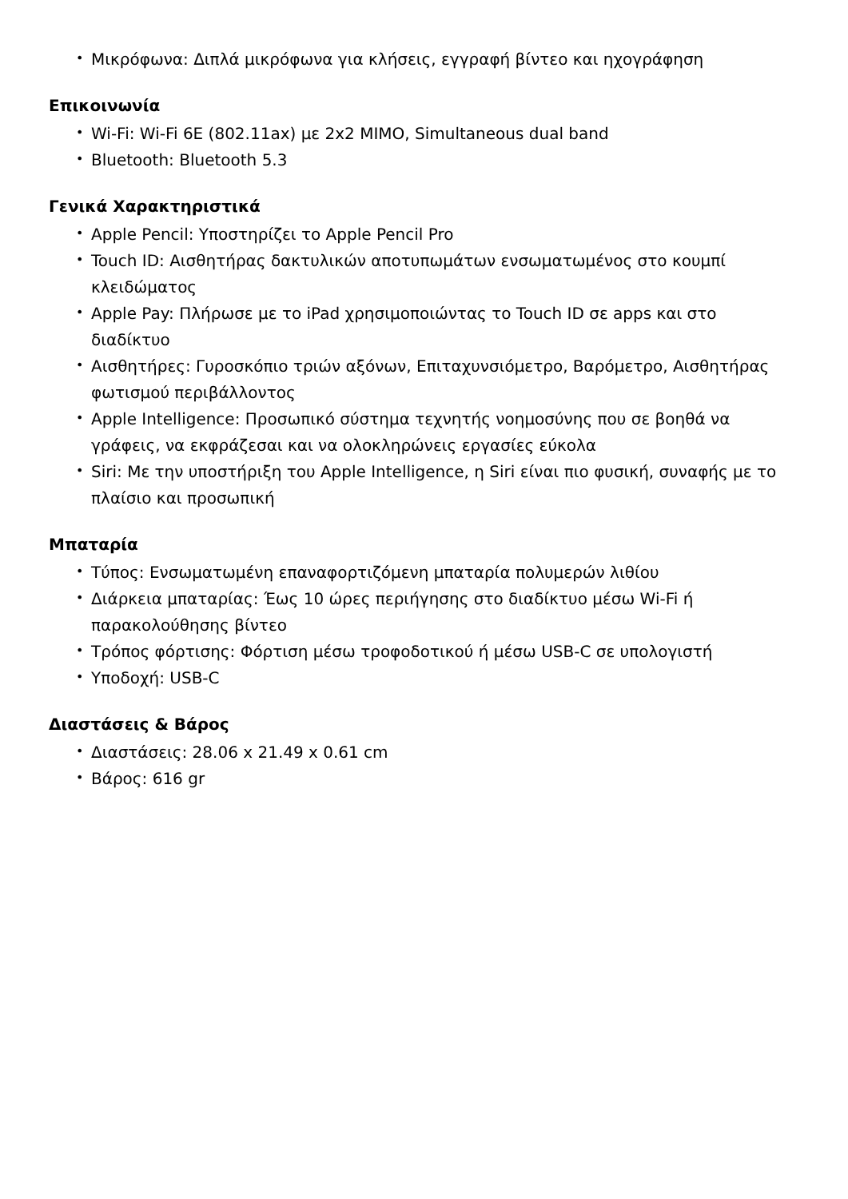• Μικρόφωνα: Διπλά μικρόφωνα για κλήσεις, εγγραφή βίντεο και ηχογράφηση
Επικοινωνία
• Wi-Fi: Wi-Fi 6E (802.11ax) με 2x2 MIMO, Simultaneous dual band
• Bluetooth: Bluetooth 5.3
Γενικά Χαρακτηριστικά
• Apple Pencil: Υποστηρίζει το Apple Pencil Pro
• Touch ID: Αισθητήρας δακτυλικών αποτυπωμάτων ενσωματωμένος στο κουμπί κλειδώματος
• Apple Pay: Πλήρωσε με το iPad χρησιμοποιώντας το Touch ID σε apps και στο διαδίκτυο
• Αισθητήρες: Γυροσκόπιο τριών αξόνων, Επιταχυνσιόμετρο, Βαρόμετρο, Αισθητήρας φωτισμού περιβάλλοντος
• Apple Intelligence: Προσωπικό σύστημα τεχνητής νοημοσύνης που σε βοηθά να γράφεις, να εκφράζεσαι και να ολοκληρώνεις εργασίες εύκολα
• Siri: Με την υποστήριξη του Apple Intelligence, η Siri είναι πιο φυσική, συναφής με το πλαίσιο και προσωπική
Μπαταρία
• Τύπος: Ενσωματωμένη επαναφορτιζόμενη μπαταρία πολυμερών λιθίου
• Διάρκεια μπαταρίας: Έως 10 ώρες περιήγησης στο διαδίκτυο μέσω Wi-Fi ή παρακολούθησης βίντεο
• Τρόπος φόρτισης: Φόρτιση μέσω τροφοδοτικού ή μέσω USB-C σε υπολογιστή
• Υποδοχή: USB-C
Διαστάσεις & Βάρος
• Διαστάσεις: 28.06 x 21.49 x 0.61 cm
• Βάρος: 616 gr